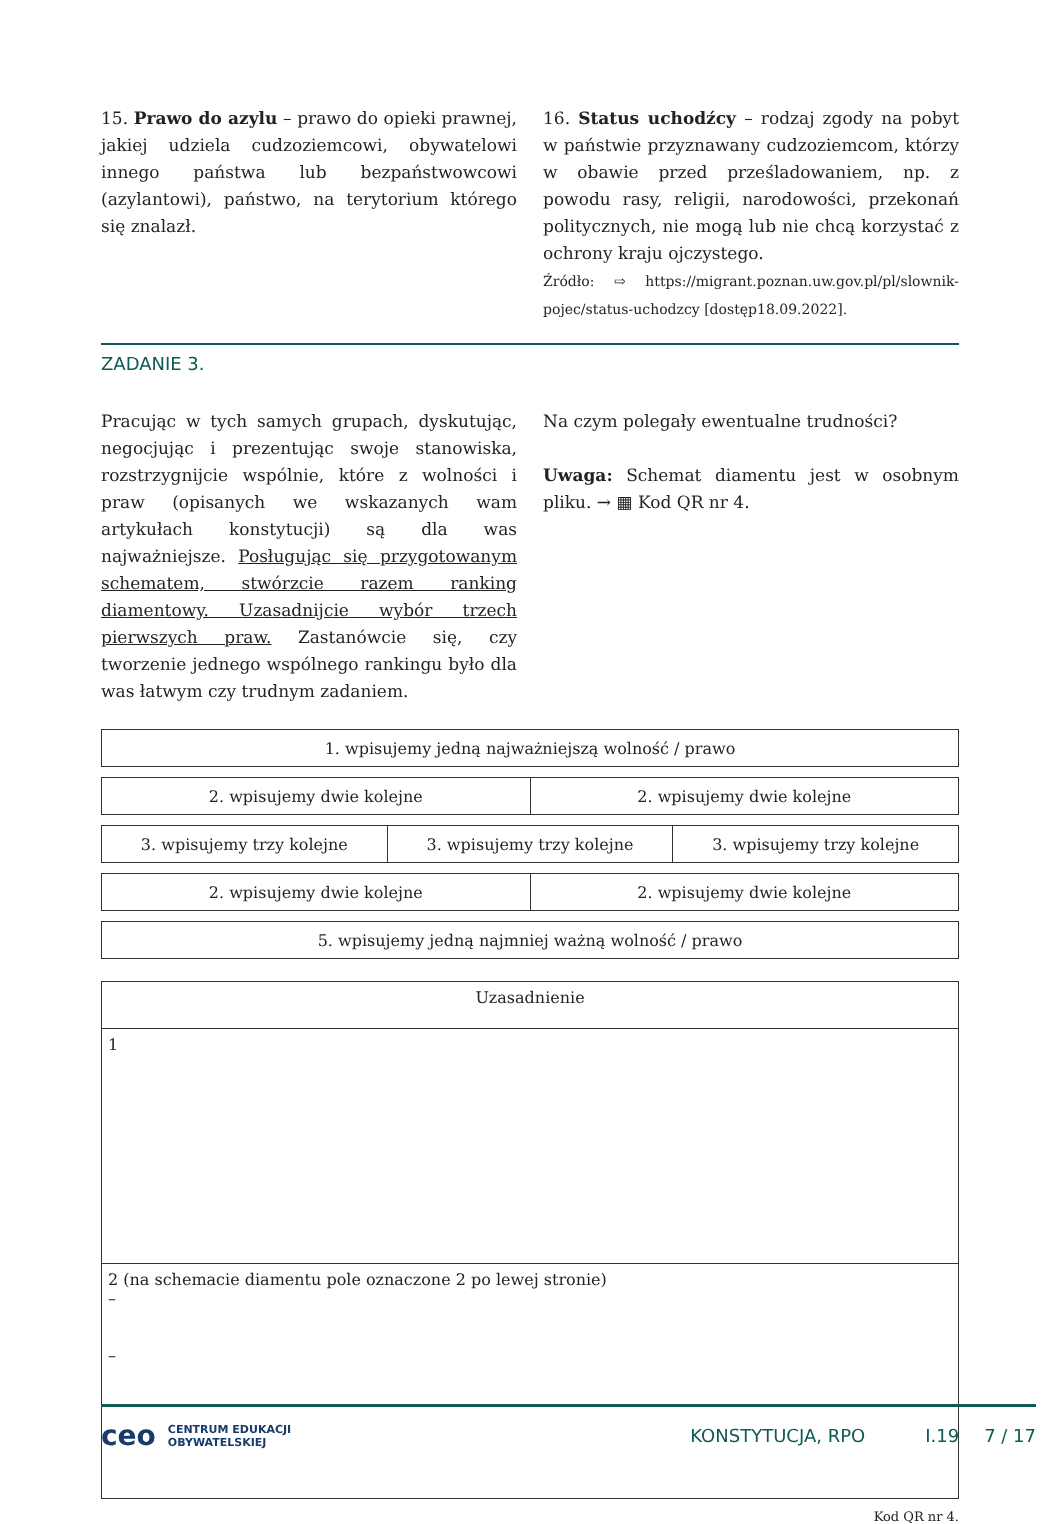15. Prawo do azylu – prawo do opieki prawnej, jakiej udziela cudzoziemcowi, obywatelowi innego państwa lub bezpaństwowcowi (azylantowi), państwo, na terytorium którego się znalazł.
16. Status uchodźcy – rodzaj zgody na pobyt w państwie przyznawany cudzoziemcom, którzy w obawie przed prześladowaniem, np. z powodu rasy, religii, narodowości, przekonań politycznych, nie mogą lub nie chcą korzystać z ochrony kraju ojczystego.
Źródło: ⇨ https://migrant.poznan.uw.gov.pl/pl/slownik-pojec/status-uchodzcy [dostęp18.09.2022].
ZADANIE 3.
Pracując w tych samych grupach, dyskutując, negocjując i prezentując swoje stanowiska, rozstrzygnijcie wspólnie, które z wolności i praw (opisanych we wskazanych wam artykułach konstytucji) są dla was najważniejsze. Posługując się przygotowanym schematem, stwórzcie razem ranking diamentowy. Uzasadnijcie wybór trzech pierwszych praw. Zastanówcie się, czy tworzenie jednego wspólnego rankingu było dla was łatwym czy trudnym zadaniem.
Na czym polegały ewentualne trudności?
Uwaga: Schemat diamentu jest w osobnym pliku. → ▦ Kod QR nr 4.
| 1. wpisujemy jedną najważniejszą wolność / prawo |
| 2. wpisujemy dwie kolejne | 2. wpisujemy dwie kolejne |
| 3. wpisujemy trzy kolejne | 3. wpisujemy trzy kolejne | 3. wpisujemy trzy kolejne |
| 2. wpisujemy dwie kolejne | 2. wpisujemy dwie kolejne |
| 5. wpisujemy jedną najmniej ważną wolność / prawo |
| Uzasadnienie |
| 1 |
| 2 (na schemacie diamentu pole oznaczone 2 po lewej stronie) – – |
Kod QR nr 4.
ceo CENTRUM EDUKACJI
OBYWATELSKIEJ KONSTYTUCJA, RPO I.19 7 / 17